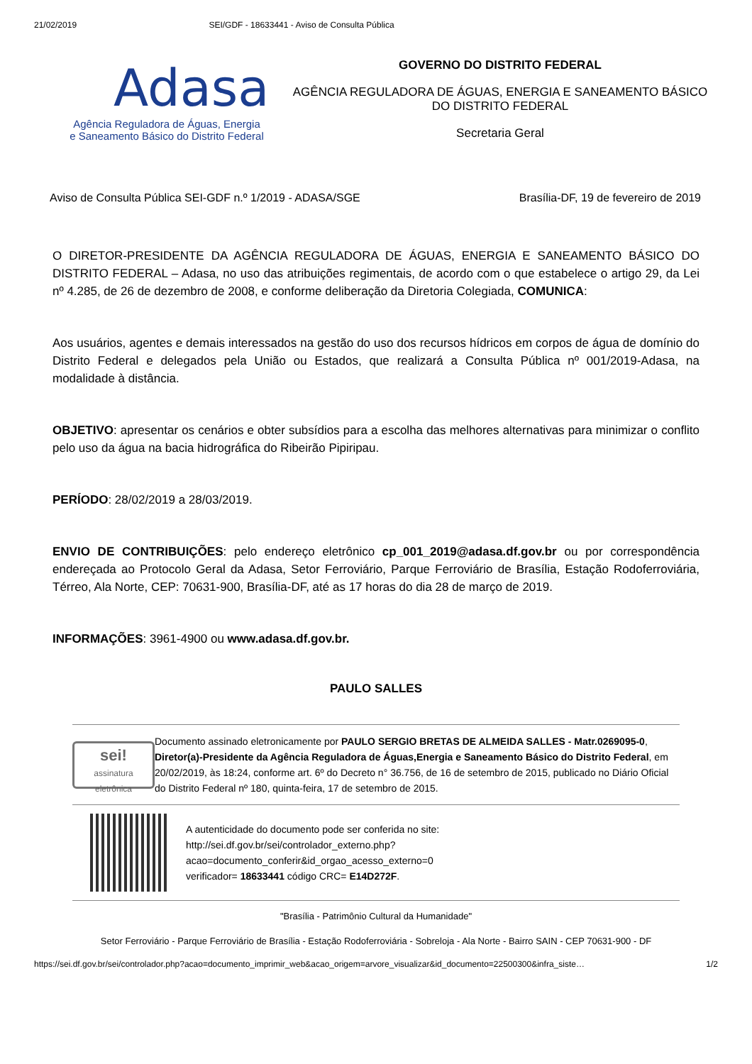21/02/2019 SEI/GDF - 18633441 - Aviso de Consulta Pública
Adasa
Agência Reguladora de Águas, Energia
e Saneamento Básico do Distrito Federal
GOVERNO DO DISTRITO FEDERAL
AGÊNCIA REGULADORA DE ÁGUAS, ENERGIA E SANEAMENTO BÁSICO DO DISTRITO FEDERAL
Secretaria Geral
Aviso de Consulta Pública SEI-GDF n.º 1/2019 - ADASA/SGE Brasília-DF, 19 de fevereiro de 2019
O DIRETOR-PRESIDENTE DA AGÊNCIA REGULADORA DE ÁGUAS, ENERGIA E SANEAMENTO BÁSICO DO DISTRITO FEDERAL – Adasa, no uso das atribuições regimentais, de acordo com o que estabelece o artigo 29, da Lei nº 4.285, de 26 de dezembro de 2008, e conforme deliberação da Diretoria Colegiada, COMUNICA:
Aos usuários, agentes e demais interessados na gestão do uso dos recursos hídricos em corpos de água de domínio do Distrito Federal e delegados pela União ou Estados, que realizará a Consulta Pública nº 001/2019-Adasa, na modalidade à distância.
OBJETIVO: apresentar os cenários e obter subsídios para a escolha das melhores alternativas para minimizar o conflito pelo uso da água na bacia hidrográfica do Ribeirão Pipiripau.
PERÍODO: 28/02/2019 a 28/03/2019.
ENVIO DE CONTRIBUIÇÕES: pelo endereço eletrônico cp_001_2019@adasa.df.gov.br ou por correspondência endereçada ao Protocolo Geral da Adasa, Setor Ferroviário, Parque Ferroviário de Brasília, Estação Rodoferroviária, Térreo, Ala Norte, CEP: 70631-900, Brasília-DF, até as 17 horas do dia 28 de março de 2019.
INFORMAÇÕES: 3961-4900 ou www.adasa.df.gov.br.
PAULO SALLES
sei!
assinatura eletrônica
Documento assinado eletronicamente por PAULO SERGIO BRETAS DE ALMEIDA SALLES - Matr.0269095-0, Diretor(a)-Presidente da Agência Reguladora de Águas,Energia e Saneamento Básico do Distrito Federal, em 20/02/2019, às 18:24, conforme art. 6º do Decreto n° 36.756, de 16 de setembro de 2015, publicado no Diário Oficial do Distrito Federal nº 180, quinta-feira, 17 de setembro de 2015.
A autenticidade do documento pode ser conferida no site:
http://sei.df.gov.br/sei/controlador_externo.php?
acao=documento_conferir&id_orgao_acesso_externo=0
verificador= 18633441 código CRC= E14D272F.
"Brasília - Patrimônio Cultural da Humanidade"
Setor Ferroviário - Parque Ferroviário de Brasília - Estação Rodoferroviária - Sobreloja - Ala Norte - Bairro SAIN - CEP 70631-900 - DF
https://sei.df.gov.br/sei/controlador.php?acao=documento_imprimir_web&acao_origem=arvore_visualizar&id_documento=22500300&infra_siste… 1/2